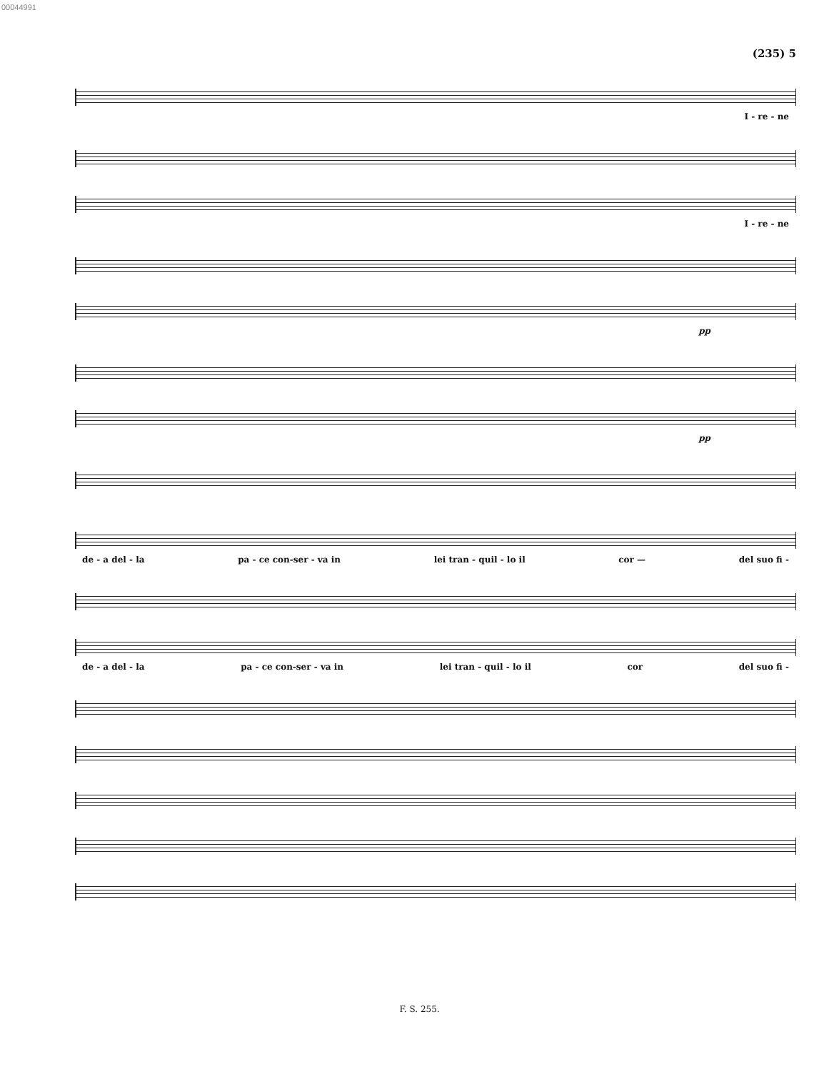00044991
(235) 5
I - re - ne
I - re - ne
pp
pp
de - a del - la pa - ce con-ser - va in lei tran - quil - lo il cor — del suo fi -
de - a del - la pa - ce con-ser - va in lei tran - quil - lo il cor del suo fi -
F. S. 255.